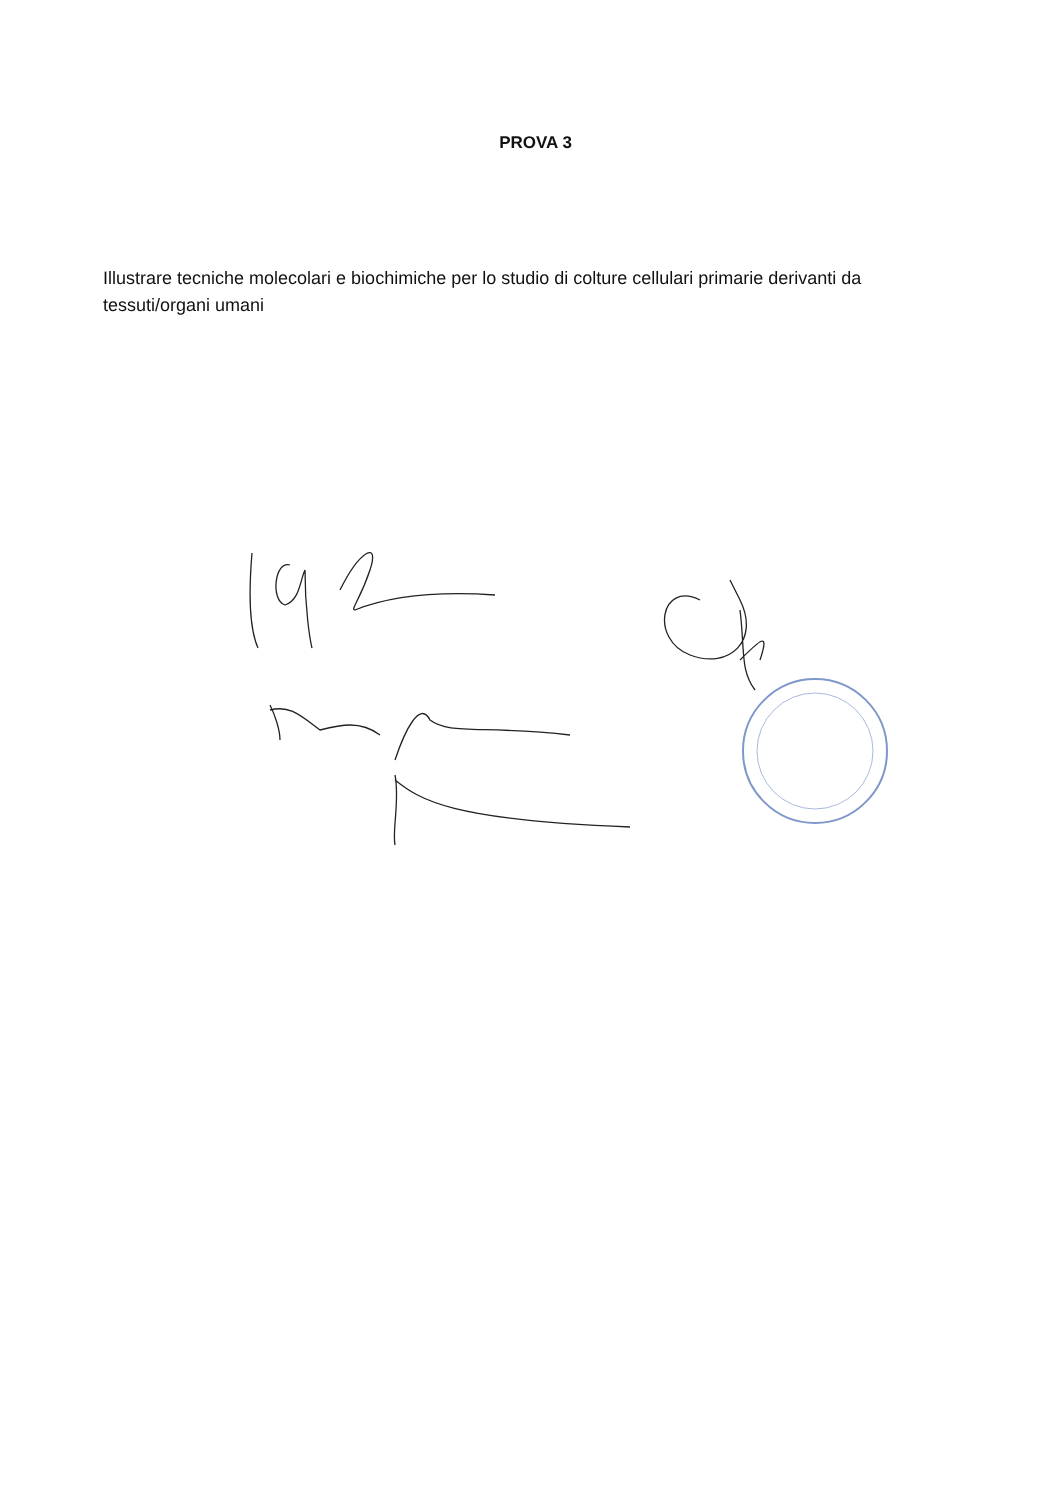PROVA 3
Illustrare tecniche molecolari e biochimiche per lo studio di colture cellulari primarie derivanti da tessuti/organi umani